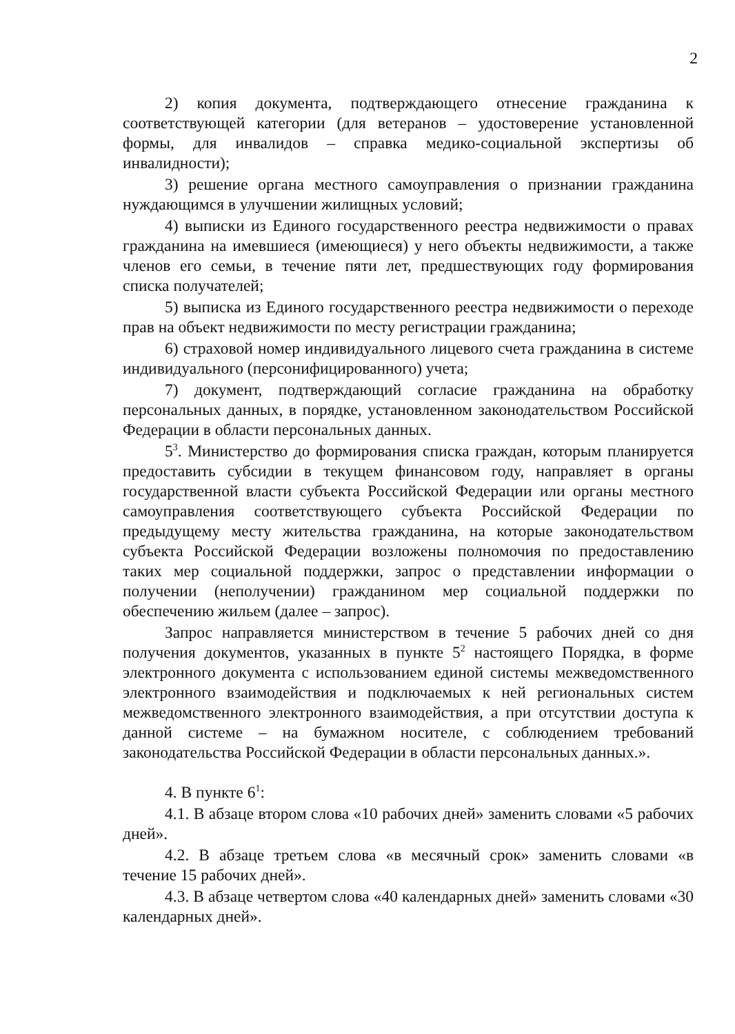2
2) копия документа, подтверждающего отнесение гражданина к соответствующей категории (для ветеранов – удостоверение установленной формы, для инвалидов – справка медико-социальной экспертизы об инвалидности);
3) решение органа местного самоуправления о признании гражданина нуждающимся в улучшении жилищных условий;
4) выписки из Единого государственного реестра недвижимости о правах гражданина на имевшиеся (имеющиеся) у него объекты недвижимости, а также членов его семьи, в течение пяти лет, предшествующих году формирования списка получателей;
5) выписка из Единого государственного реестра недвижимости о переходе прав на объект недвижимости по месту регистрации гражданина;
6) страховой номер индивидуального лицевого счета гражданина в системе индивидуального (персонифицированного) учета;
7) документ, подтверждающий согласие гражданина на обработку персональных данных, в порядке, установленном законодательством Российской Федерации в области персональных данных.
5<sup>3</sup>. Министерство до формирования списка граждан, которым планируется предоставить субсидии в текущем финансовом году, направляет в органы государственной власти субъекта Российской Федерации или органы местного самоуправления соответствующего субъекта Российской Федерации по предыдущему месту жительства гражданина, на которые законодательством субъекта Российской Федерации возложены полномочия по предоставлению таких мер социальной поддержки, запрос о представлении информации о получении (неполучении) гражданином мер социальной поддержки по обеспечению жильем (далее – запрос).
Запрос направляется министерством в течение 5 рабочих дней со дня получения документов, указанных в пункте 5<sup>2</sup> настоящего Порядка, в форме электронного документа с использованием единой системы межведомственного электронного взаимодействия и подключаемых к ней региональных систем межведомственного электронного взаимодействия, а при отсутствии доступа к данной системе – на бумажном носителе, с соблюдением требований законодательства Российской Федерации в области персональных данных.».
4. В пункте 6<sup>1</sup>:
4.1. В абзаце втором слова «10 рабочих дней» заменить словами «5 рабочих дней».
4.2. В абзаце третьем слова «в месячный срок» заменить словами «в течение 15 рабочих дней».
4.3. В абзаце четвертом слова «40 календарных дней» заменить словами «30 календарных дней».